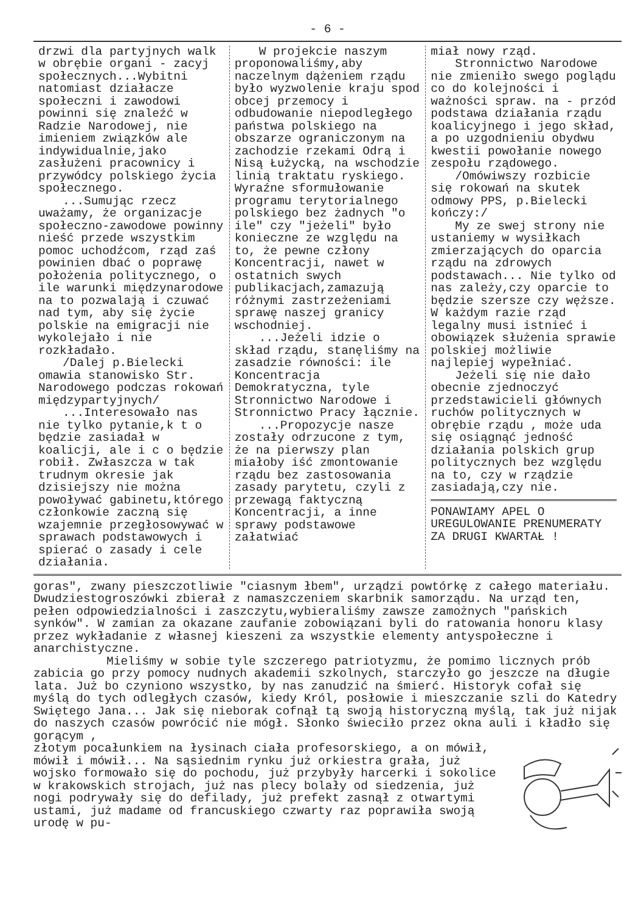- 6 -
drzwi dla partyjnych walk w obrębie organi - zacyj społecznych...Wybitni natomiast działacze społeczni i zawodowi powinni się znaleźć w Radzie Narodowej, nie imieniem związków ale indywidualnie,jako zasłużeni pracownicy i przywódcy polskiego życia społecznego.
...Sumując rzecz uważamy, że organizacje społeczno-zawodowe powinny nieść przede wszystkim pomoc uchodźcom, rząd zaś powinien dbać o poprawę położenia politycznego, o ile warunki międzynarodowe na to pozwalają i czuwać nad tym, aby się życie polskie na emigracji nie wykolejało i nie rozkładało.
/Dalej p.Bielecki omawia stanowisko Str. Narodowego podczas rokowań międzypartyjnych/
...Interesowało nas nie tylko pytanie,k t o będzie zasiadał w koalicji, ale i c o będzie robił. Zwłaszcza w tak trudnym okresie jak dzisiejszy nie można powoływać gabinetu,którego członkowie zaczną się wzajemnie przegłosowywać w sprawach podstawowych i spierać o zasady i cele działania.
W projekcie naszym proponowaliśmy,aby naczelnym dążeniem rządu było wyzwolenie kraju spod obcej przemocy i odbudowanie niepodległego państwa polskiego na obszarze ograniczonym na zachodzie rzekami Odrą i Nisą Łużycką, na wschodzie linią traktatu ryskiego. Wyraźne sformułowanie programu terytorialnego polskiego bez żadnych "o ile" czy "jeżeli" było konieczne ze względu na to, że pewne człony Koncentracji, nawet w ostatnich swych publikacjach,zamazują różnymi zastrzeżeniami sprawę naszej granicy wschodniej.
...Jeżeli idzie o skład rządu, stanęliśmy na zasadzie równości: ile Koncentracja Demokratyczna, tyle Stronnictwo Narodowe i Stronnictwo Pracy łącznie.
...Propozycje nasze zostały odrzucone z tym, że na pierwszy plan miałoby iść zmontowanie rządu bez zastosowania zasady parytetu, czyli z przewagą faktyczną Koncentracji, a inne sprawy podstawowe załatwiać
miał nowy rząd.
Stronnictwo Narodowe nie zmieniło swego poglądu co do kolejności i ważności spraw. na - przód podstawa działania rządu koalicyjnego i jego skład, a po uzgodnieniu obydwu kwestii powołanie nowego zespołu rządowego.
/Omówiwszy rozbicie się rokowań na skutek odmowy PPS, p.Bielecki kończy:/
My ze swej strony nie ustaniemy w wysiłkach zmierzających do oparcia rządu na zdrowych podstawach... Nie tylko od nas zależy,czy oparcie to będzie szersze czy węższe. W każdym razie rząd legalny musi istnieć i obowiązek służenia sprawie polskiej możliwie najlepiej wypełniać.
Jeżeli się nie dało obecnie zjednoczyć przedstawicieli głównych ruchów politycznych w obrębie rządu , może uda się osiągnąć jedność działania polskich grup politycznych bez względu na to, czy w rządzie zasiadają,czy nie.
PONAWIAMY APEL O UREGULOWANIE PRENUMERATY ZA DRUGI KWARTAŁ !
goras", zwany pieszczotliwie "ciasnym łbem", urządzi powtórkę z całego materiału. Dwudziestogroszówki zbierał z namaszczeniem skarbnik samorządu. Na urząd ten, pełen odpowiedzialności i zaszczytu,wybieraliśmy zawsze zamożnych "pańskich synków". W zamian za okazane zaufanie zobowiązani byli do ratowania honoru klasy przez wykładanie z własnej kieszeni za wszystkie elementy antyspołeczne i anarchistyczne.
Mieliśmy w sobie tyle szczerego patriotyzmu, że pomimo licznych prób zabicia go przy pomocy nudnych akademii szkolnych, starczyło go jeszcze na długie lata. Już bo czyniono wszystko, by nas zanudzić na śmierć. Historyk cofał się myślą do tych odległych czasów, kiedy Król, posłowie i mieszczanie szli do Katedry Swiętego Jana... Jak się nieborak cofnął tą swoją historyczną myślą, tak już nijak do naszych czasów powrócić nie mógł. Słonko świeciło przez okna auli i kładło się gorącym ,
złotym pocałunkiem na łysinach ciała profesorskiego, a on mówił, mówił i mówił... Na sąsiednim rynku już orkiestra grała, już wojsko formowało się do pochodu, już przybyły harcerki i sokolice w krakowskich strojach, już nas plecy bolały od siedzenia, już nogi podrywały się do defilady, już prefekt zasnął z otwartymi ustami, już madame od francuskiego czwarty raz poprawiła swoją urodę w pu-